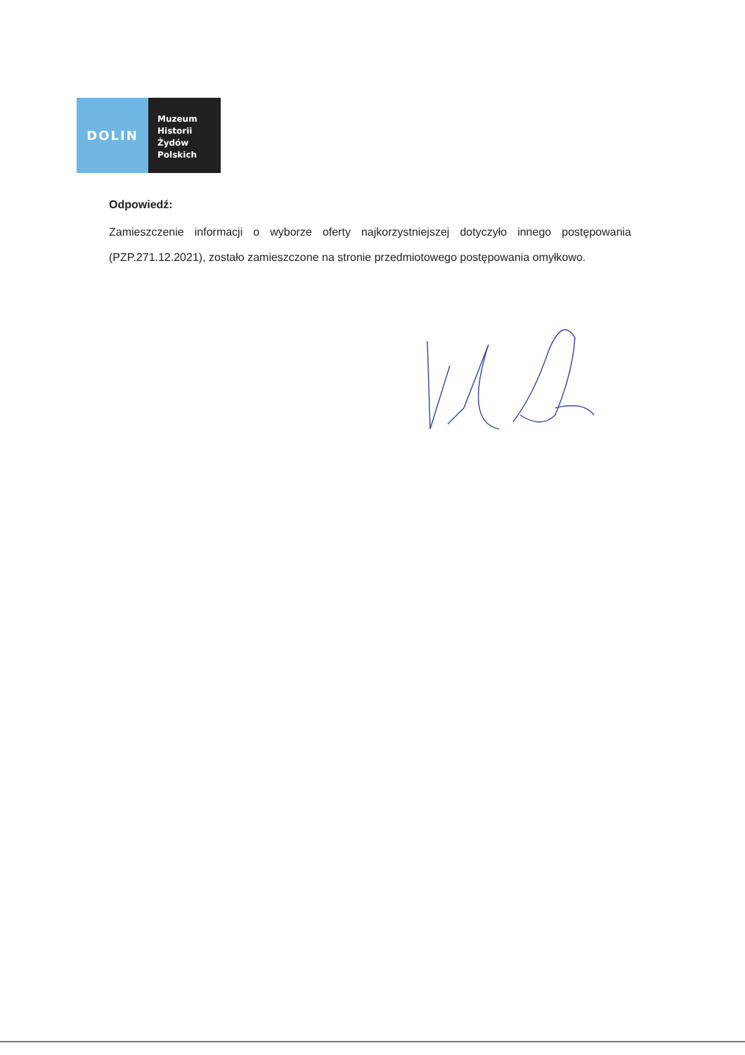DOLIN
Muzeum
Historii
Żydów
Polskich
Odpowiedź:
Zamieszczenie informacji o wyborze oferty najkorzystniejszej dotyczyło innego postępowania (PZP.271.12.2021), zostało zamieszczone na stronie przedmiotowego postępowania omyłkowo.